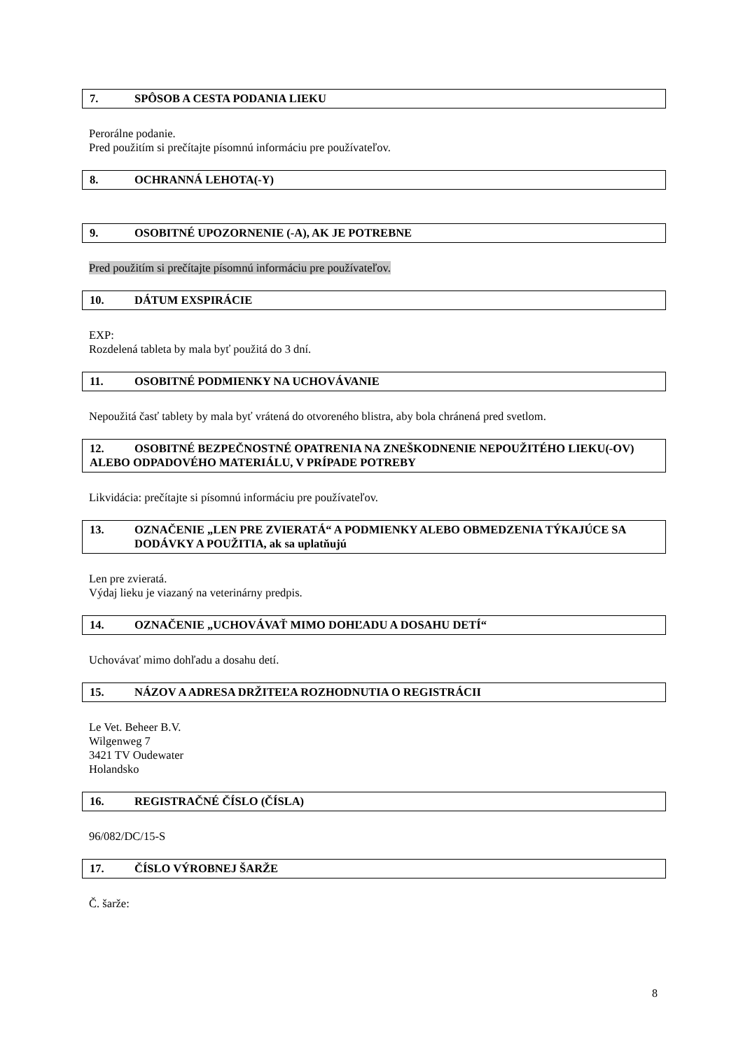7. SPÔSOB A CESTA PODANIA LIEKU
Perorálne podanie.
Pred použitím si prečítajte písomnú informáciu pre používateľov.
8. OCHRANNÁ LEHOTA(-Y)
9. OSOBITNÉ UPOZORNENIE (-A), AK JE POTREBNE
Pred použitím si prečítajte písomnú informáciu pre používateľov.
10. DÁTUM EXSPIRÁCIE
EXP:
Rozdelená tableta by mala byť použitá do 3 dní.
11. OSOBITNÉ PODMIENKY NA UCHOVÁVANIE
Nepoužitá časť tablety by mala byť vrátená do otvoreného blistra, aby bola chránená pred svetlom.
12. OSOBITNÉ BEZPEČNOSTNÉ OPATRENIA NA ZNEŠKODNENIE NEPOUŽITÉHO LIEKU(-OV) ALEBO ODPADOVÉHO MATERIÁLU, V PRÍPADE POTREBY
Likvidácia: prečítajte si písomnú informáciu pre používateľov.
13. OZNAČENIE „LEN PRE ZVIERATÁ“ A PODMIENKY ALEBO OBMEDZENIA TÝKAJÚCE SA DODÁVKY A POUŽITIA, ak sa uplatňujú
Len pre zvieratá.
Výdaj lieku je viazaný na veterinárny predpis.
14. OZNAČENIE „UCHOVÁVAŤ MIMO DOHĽADU A DOSAHU DETÍ“
Uchovávať mimo dohľadu a dosahu detí.
15. NÁZOV A ADRESA DRŽITEĽA ROZHODNUTIA O REGISTRÁCII
Le Vet. Beheer B.V.
Wilgenweg 7
3421 TV Oudewater
Holandsko
16. REGISTRAČNÉ ČÍSLO (ČÍSLA)
96/082/DC/15-S
17. ČÍSLO VÝROBNEJ ŠARŽE
Č. šarže:
8